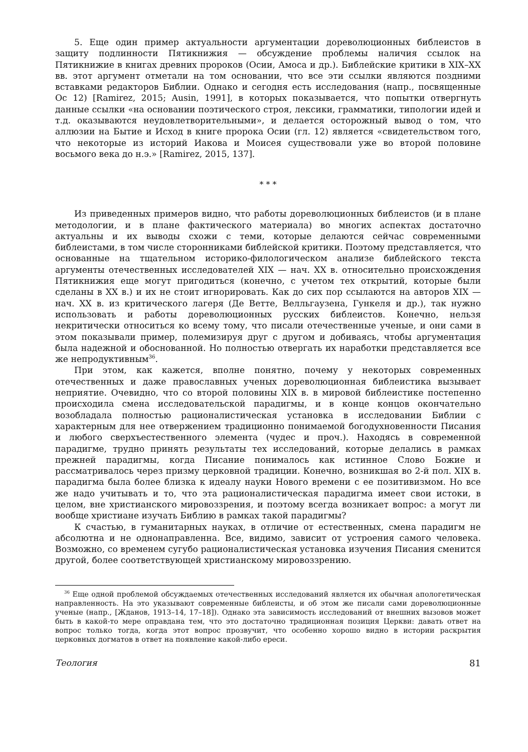5. Еще один пример актуальности аргументации дореволюционных библеистов в защиту подлинности Пятикнижия — обсуждение проблемы наличия ссылок на Пятикнижие в книгах древних пророков (Осии, Амоса и др.). Библейские критики в XIX–XX вв. этот аргумент отметали на том основании, что все эти ссылки являются поздними вставками редакторов Библии. Однако и сегодня есть исследования (напр., посвященные Ос 12) [Ramirez, 2015; Ausin, 1991], в которых показывается, что попытки отвергнуть данные ссылки «на основании поэтического строя, лексики, грамматики, типологии идей и т.д. оказываются неудовлетворительными», и делается осторожный вывод о том, что аллюзии на Бытие и Исход в книге пророка Осии (гл. 12) является «свидетельством того, что некоторые из историй Иакова и Моисея существовали уже во второй половине восьмого века до н.э.» [Ramirez, 2015, 137].
* * *
Из приведенных примеров видно, что работы дореволюционных библеистов (и в плане методологии, и в плане фактического материала) во многих аспектах достаточно актуальны и их выводы схожи с теми, которые делаются сейчас современными библеистами, в том числе сторонниками библейской критики. Поэтому представляется, что основанные на тщательном историко-филологическом анализе библейского текста аргументы отечественных исследователей XIX — нач. XX в. относительно происхождения Пятикнижия еще могут пригодиться (конечно, с учетом тех открытий, которые были сделаны в XX в.) и их не стоит игнорировать. Как до сих пор ссылаются на авторов XIX — нач. XX в. из критического лагеря (Де Ветте, Велльгаузена, Гункеля и др.), так нужно использовать и работы дореволюционных русских библеистов. Конечно, нельзя некритически относиться ко всему тому, что писали отечественные ученые, и они сами в этом показывали пример, полемизируя друг с другом и добиваясь, чтобы аргументация была надежной и обоснованной. Но полностью отвергать их наработки представляется все же непродуктивным<sup>36</sup>.
При этом, как кажется, вполне понятно, почему у некоторых современных отечественных и даже православных ученых дореволюционная библеистика вызывает неприятие. Очевидно, что со второй половины XIX в. в мировой библеистике постепенно происходила смена исследовательской парадигмы, и в конце концов окончательно возобладала полностью рационалистическая установка в исследовании Библии с характерным для нее отвержением традиционно понимаемой богодухновенности Писания и любого сверхъестественного элемента (чудес и проч.). Находясь в современной парадигме, трудно принять результаты тех исследований, которые делались в рамках прежней парадигмы, когда Писание понималось как истинное Слово Божие и рассматривалось через призму церковной традиции. Конечно, возникшая во 2-й пол. XIX в. парадигма была более близка к идеалу науки Нового времени с ее позитивизмом. Но все же надо учитывать и то, что эта рационалистическая парадигма имеет свои истоки, в целом, вне христианского мировоззрения, и поэтому всегда возникает вопрос: а могут ли вообще христиане изучать Библию в рамках такой парадигмы?
К счастью, в гуманитарных науках, в отличие от естественных, смена парадигм не абсолютна и не однонаправленна. Все, видимо, зависит от устроения самого человека. Возможно, со временем сугубо рационалистическая установка изучения Писания сменится другой, более соответствующей христианскому мировоззрению.
<sup>36</sup> Еще одной проблемой обсуждаемых отечественных исследований является их обычная апологетическая направленность. На это указывают современные библеисты, и об этом же писали сами дореволюционные ученые (напр., [Жданов, 1913–14, 17–18]). Однако эта зависимость исследований от внешних вызовов может быть в какой-то мере оправдана тем, что это достаточно традиционная позиция Церкви: давать ответ на вопрос только тогда, когда этот вопрос прозвучит, что особенно хорошо видно в истории раскрытия церковных догматов в ответ на появление какой-либо ереси.
Теология 81